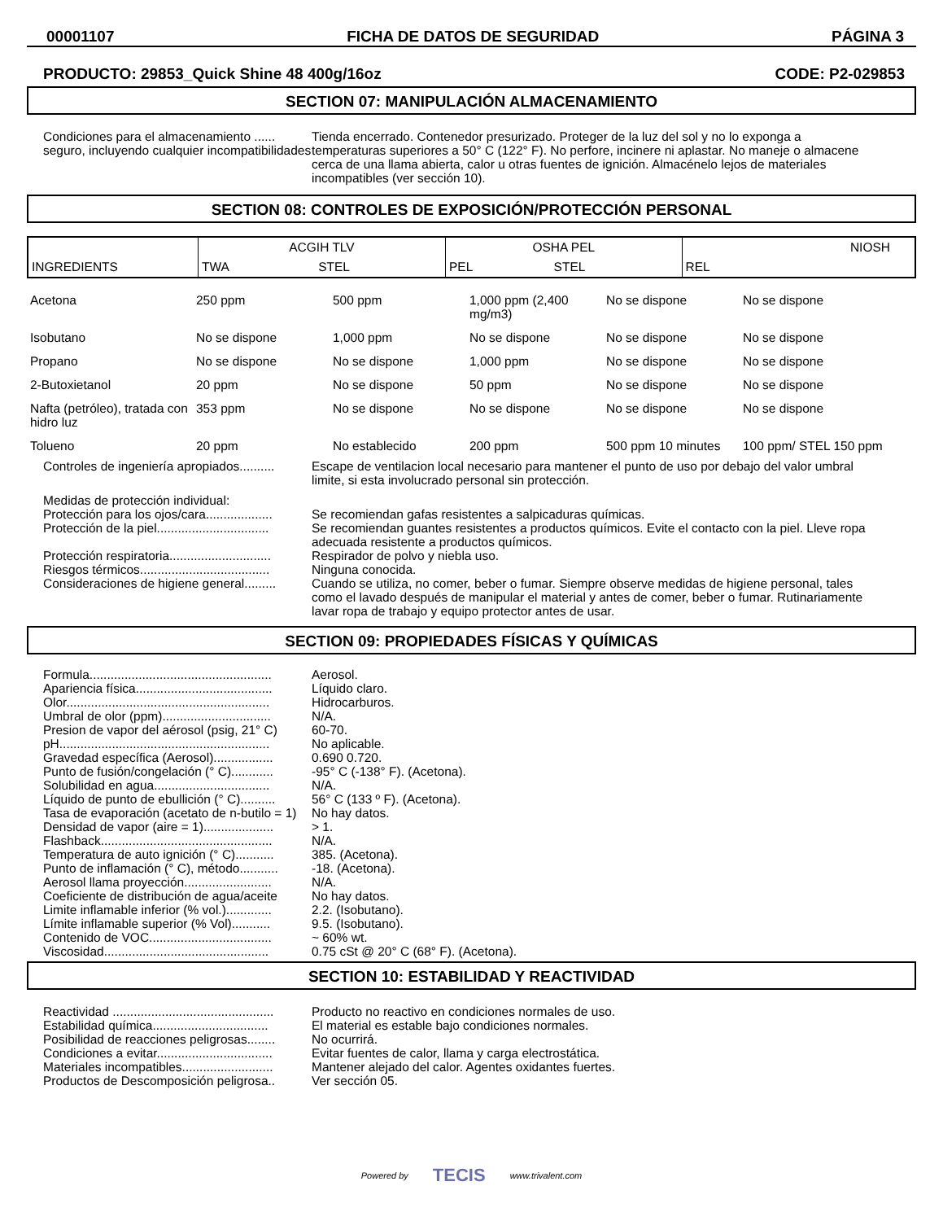00001107 FICHA DE DATOS DE SEGURIDAD PÁGINA 3
PRODUCTO: 29853_Quick Shine 48 400g/16oz CODE: P2-029853
SECTION 07: MANIPULACIÓN ALMACENAMIENTO
Condiciones para el almacenamiento ...... seguro, incluyendo cualquier incompatibilidades
Tienda encerrado. Contenedor presurizado. Proteger de la luz del sol y no lo exponga a temperaturas superiores a 50° C (122° F). No perfore, incinere ni aplastar. No maneje o almacene cerca de una llama abierta, calor u otras fuentes de ignición. Almacénelo lejos de materiales incompatibles (ver sección 10).
SECTION 08: CONTROLES DE EXPOSICIÓN/PROTECCIÓN PERSONAL
| INGREDIENTS | ACGIH TLV | | OSHA PEL | | NIOSH |
| | TWA | STEL | PEL | STEL | REL |
| Acetona | 250 ppm | 500 ppm | 1,000 ppm (2,400 mg/m3) | No se dispone | No se dispone |
| Isobutano | No se dispone | 1,000 ppm | No se dispone | No se dispone | No se dispone |
| Propano | No se dispone | No se dispone | 1,000 ppm | No se dispone | No se dispone |
| 2-Butoxietanol | 20 ppm | No se dispone | 50 ppm | No se dispone | No se dispone |
| Nafta (petróleo), tratada con hidro luz | 353 ppm | No se dispone | No se dispone | No se dispone | No se dispone |
| Tolueno | 20 ppm | No establecido | 200 ppm | 500 ppm 10 minutes | 100 ppm/ STEL 150 ppm |
Controles de ingeniería apropiados..........
Escape de ventilacion local necesario para mantener el punto de uso por debajo del valor umbral limite, si esta involucrado personal sin protección.
Medidas de protección individual:
Protección para los ojos/cara...................
Se recomiendan gafas resistentes a salpicaduras químicas.
Protección de la piel................................
Se recomiendan guantes resistentes a productos químicos. Evite el contacto con la piel. Lleve ropa adecuada resistente a productos químicos.
Protección respiratoria.............................
Respirador de polvo y niebla uso.
Riesgos térmicos.....................................
Ninguna conocida.
Consideraciones de higiene general.........
Cuando se utiliza, no comer, beber o fumar. Siempre observe medidas de higiene personal, tales como el lavado después de manipular el material y antes de comer, beber o fumar. Rutinariamente lavar ropa de trabajo y equipo protector antes de usar.
SECTION 09: PROPIEDADES FÍSICAS Y QUÍMICAS
Formula....................................................
Aerosol.
Apariencia física.......................................
Líquido claro.
Olor..........................................................
Hidrocarburos.
Umbral de olor (ppm)...............................
N/A.
Presion de vapor del aérosol (psig, 21° C)
60-70.
pH............................................................
No aplicable.
Gravedad específica (Aerosol).................
0.690 0.720.
Punto de fusión/congelación (° C)............
-95° C (-138° F). (Acetona).
Solubilidad en agua.................................
N/A.
Líquido de punto de ebullición (° C)..........
56° C (133 º F). (Acetona).
Tasa de evaporación (acetato de n-butilo = 1)
No hay datos.
Densidad de vapor (aire = 1)....................
> 1.
Flashback.................................................
N/A.
Temperatura de auto ignición (° C)...........
385. (Acetona).
Punto de inflamación (° C), método...........
-18. (Acetona).
Aerosol llama proyección.........................
N/A.
Coeficiente de distribución de agua/aceite
No hay datos.
Limite inflamable inferior (% vol.).............
2.2. (Isobutano).
Límite inflamable superior (% Vol)...........
9.5. (Isobutano).
Contenido de VOC...................................
~ 60% wt.
Viscosidad...............................................
0.75 cSt @ 20° C (68° F). (Acetona).
SECTION 10: ESTABILIDAD Y REACTIVIDAD
Reactividad ..............................................
Producto no reactivo en condiciones normales de uso.
Estabilidad química.................................
El material es estable bajo condiciones normales.
Posibilidad de reacciones peligrosas........
No ocurrirá.
Condiciones a evitar.................................
Evitar fuentes de calor, llama y carga electrostática.
Materiales incompatibles..........................
Mantener alejado del calor. Agentes oxidantes fuertes.
Productos de Descomposición peligrosa..
Ver sección 05.
Powered by TECIS www.trivalent.com